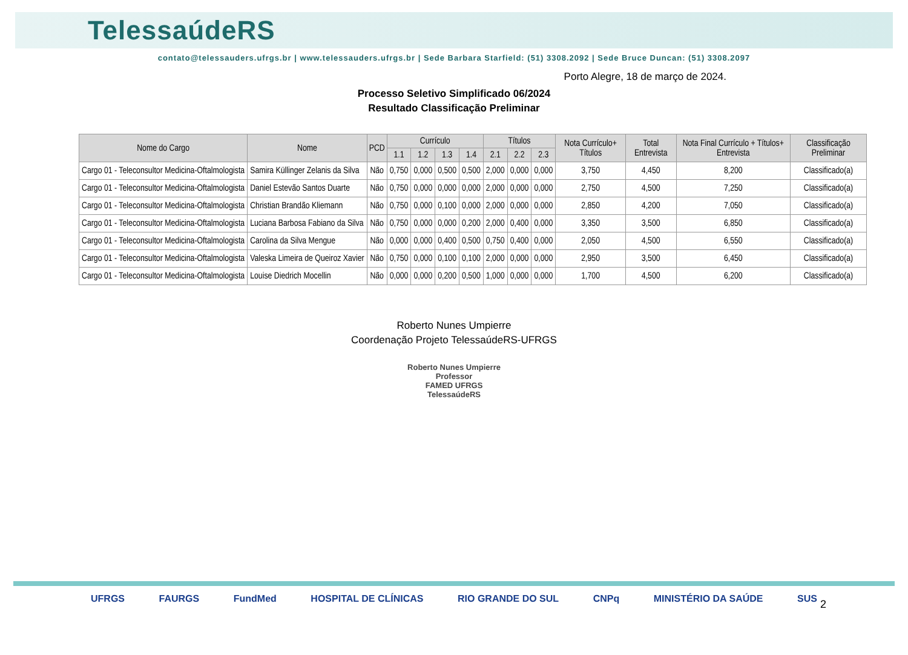TelessaúdeRS
contato@telessauders.ufrgs.br | www.telessauders.ufrgs.br | Sede Barbara Starfield: (51) 3308.2092 | Sede Bruce Duncan: (51) 3308.2097
Porto Alegre, 18 de março de 2024.
Processo Seletivo Simplificado 06/2024
Resultado Classificação Preliminar
| Nome do Cargo | Nome | PCD | Currículo | | | | Títulos | | | Nota Currículo+ Títulos | Total Entrevista | Nota Final Currículo + Títulos+ Entrevista | Classificação Preliminar |
| --- | --- | --- | --- | --- | --- | --- | --- | --- | --- | --- | --- | --- | --- |
| | | | 1.1 | 1.2 | 1.3 | 1.4 | 2.1 | 2.2 | 2.3 | | | | |
| Cargo 01 - Teleconsultor Medicina-Oftalmologista | Samira Küllinger Zelanis da Silva | Não | 0,750 | 0,000 | 0,500 | 0,500 | 2,000 | 0,000 | 0,000 | 3,750 | 4,450 | 8,200 | Classificado(a) |
| Cargo 01 - Teleconsultor Medicina-Oftalmologista | Daniel Estevão Santos Duarte | Não | 0,750 | 0,000 | 0,000 | 0,000 | 2,000 | 0,000 | 0,000 | 2,750 | 4,500 | 7,250 | Classificado(a) |
| Cargo 01 - Teleconsultor Medicina-Oftalmologista | Christian Brandão Kliemann | Não | 0,750 | 0,000 | 0,100 | 0,000 | 2,000 | 0,000 | 0,000 | 2,850 | 4,200 | 7,050 | Classificado(a) |
| Cargo 01 - Teleconsultor Medicina-Oftalmologista | Luciana Barbosa Fabiano da Silva | Não | 0,750 | 0,000 | 0,000 | 0,200 | 2,000 | 0,400 | 0,000 | 3,350 | 3,500 | 6,850 | Classificado(a) |
| Cargo 01 - Teleconsultor Medicina-Oftalmologista | Carolina da Silva Mengue | Não | 0,000 | 0,000 | 0,400 | 0,500 | 0,750 | 0,400 | 0,000 | 2,050 | 4,500 | 6,550 | Classificado(a) |
| Cargo 01 - Teleconsultor Medicina-Oftalmologista | Valeska Limeira de Queiroz Xavier | Não | 0,750 | 0,000 | 0,100 | 0,100 | 2,000 | 0,000 | 0,000 | 2,950 | 3,500 | 6,450 | Classificado(a) |
| Cargo 01 - Teleconsultor Medicina-Oftalmologista | Louise Diedrich Mocellin | Não | 0,000 | 0,000 | 0,200 | 0,500 | 1,000 | 0,000 | 0,000 | 1,700 | 4,500 | 6,200 | Classificado(a) |
Roberto Nunes Umpierre
Coordenação Projeto TelessaúdeRS-UFRGS
Roberto Nunes Umpierre
Professor
FAMED UFRGS
TelessaúdeRS
UFRGS FAURGS FundMed HOSPITAL DE CLÍNICAS RIO GRANDE DO SUL CNPq MINISTÉRIO DA SAÚDE SUS
2